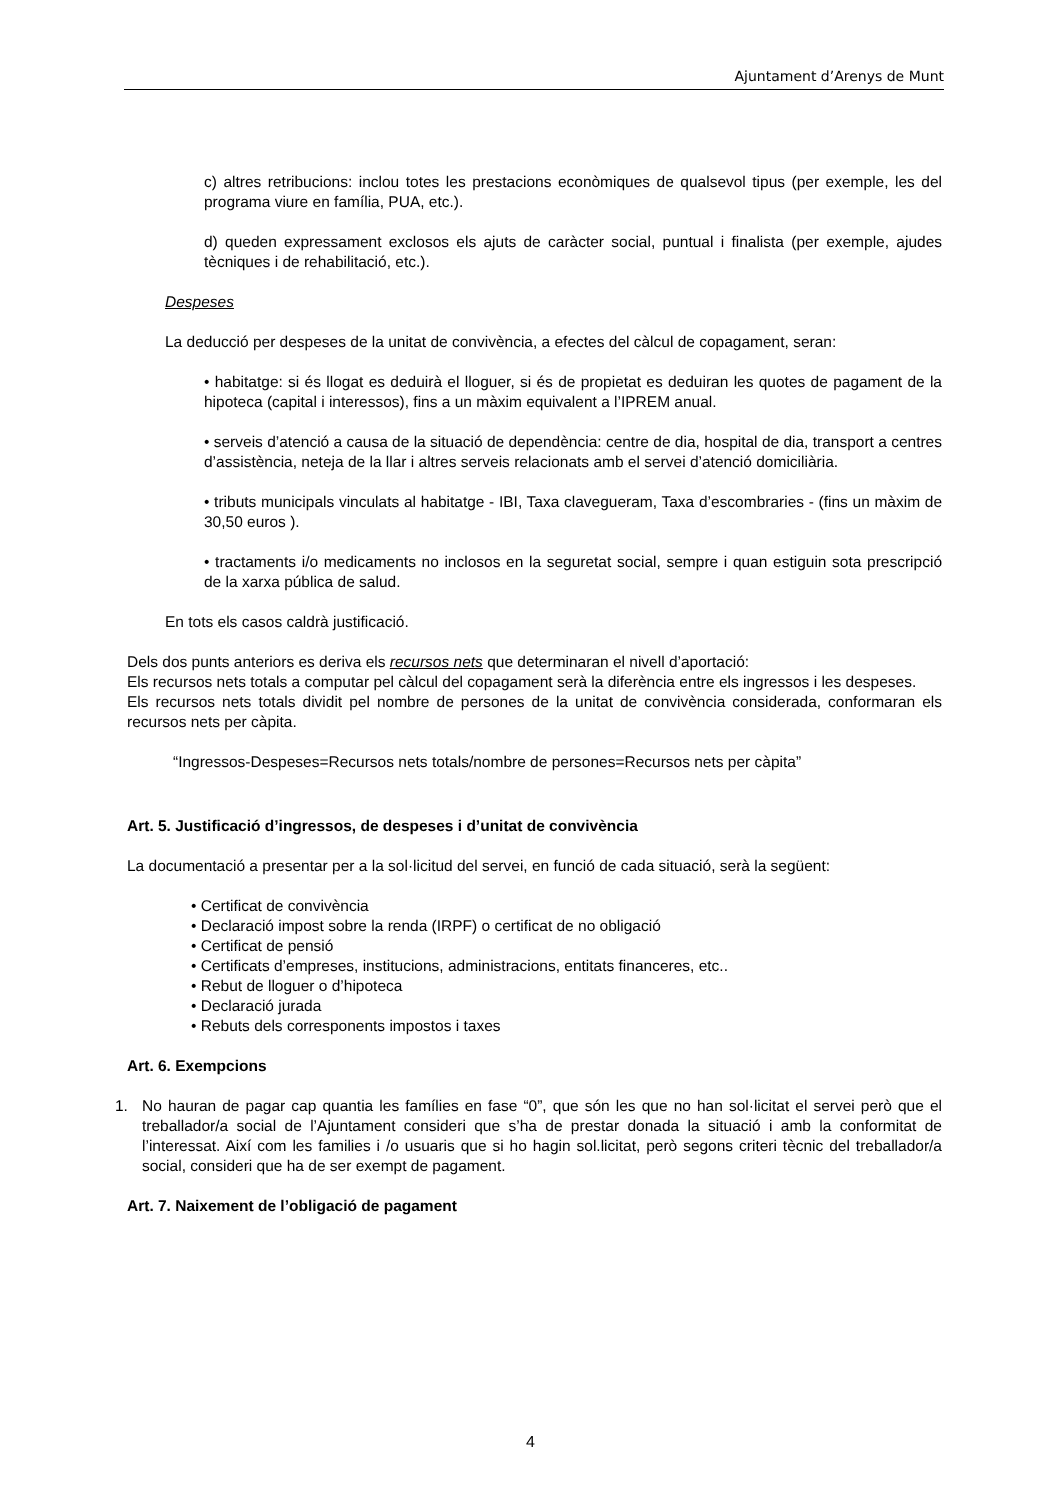Ajuntament d’Arenys de Munt
c) altres retribucions: inclou totes les prestacions econòmiques de qualsevol tipus (per exemple, les del programa viure en família, PUA, etc.).
d) queden expressament exclosos els ajuts de caràcter social, puntual i finalista (per exemple, ajudes tècniques i de rehabilitació, etc.).
Despeses
La deducció per despeses de la unitat de convivència, a efectes del càlcul de copagament, seran:
• habitatge: si és llogat es deduirà el lloguer, si és de propietat es deduiran les quotes de pagament de la hipoteca (capital i interessos), fins a un màxim equivalent a l’IPREM anual.
• serveis d’atenció a causa de la situació de dependència: centre de dia, hospital de dia, transport a centres d’assistència, neteja de la llar i altres serveis relacionats amb el servei d’atenció domiciliària.
• tributs municipals vinculats al habitatge - IBI, Taxa clavegueram, Taxa d’escombraries - (fins un màxim de 30,50 euros ).
• tractaments i/o medicaments no inclosos en la seguretat social, sempre i quan estiguin sota prescripció de la xarxa pública de salud.
En tots els casos caldrà justificació.
Dels dos punts anteriors es deriva els recursos nets que determinaran el nivell d’aportació:
Els recursos nets totals a computar pel càlcul del copagament serà la diferència entre els ingressos i les despeses.
Els recursos nets totals dividit pel nombre de persones de la unitat de convivència considerada, conformaran els recursos nets per càpita.
“Ingressos-Despeses=Recursos nets totals/nombre de persones=Recursos nets per càpita”
Art. 5. Justificació d’ingressos, de despeses i d’unitat de convivència
La documentació a presentar per a la sol·licitud del servei, en funció de cada situació, serà la següent:
• Certificat de convivència
• Declaració impost sobre la renda (IRPF) o certificat de no obligació
• Certificat de pensió
• Certificats d’empreses, institucions, administracions, entitats financeres, etc..
• Rebut de lloguer o d’hipoteca
• Declaració jurada
• Rebuts dels corresponents impostos i taxes
Art. 6. Exempcions
1. No hauran de pagar cap quantia les famílies en fase “0”, que són les que no han sol·licitat el servei però que el treballador/a social de l’Ajuntament consideri que s’ha de prestar donada la situació i amb la conformitat de l’interessat. Així com les families i /o usuaris que si ho hagin sol.licitat, però segons criteri tècnic del treballador/a social, consideri que ha de ser exempt de pagament.
Art. 7. Naixement de l’obligació de pagament
4